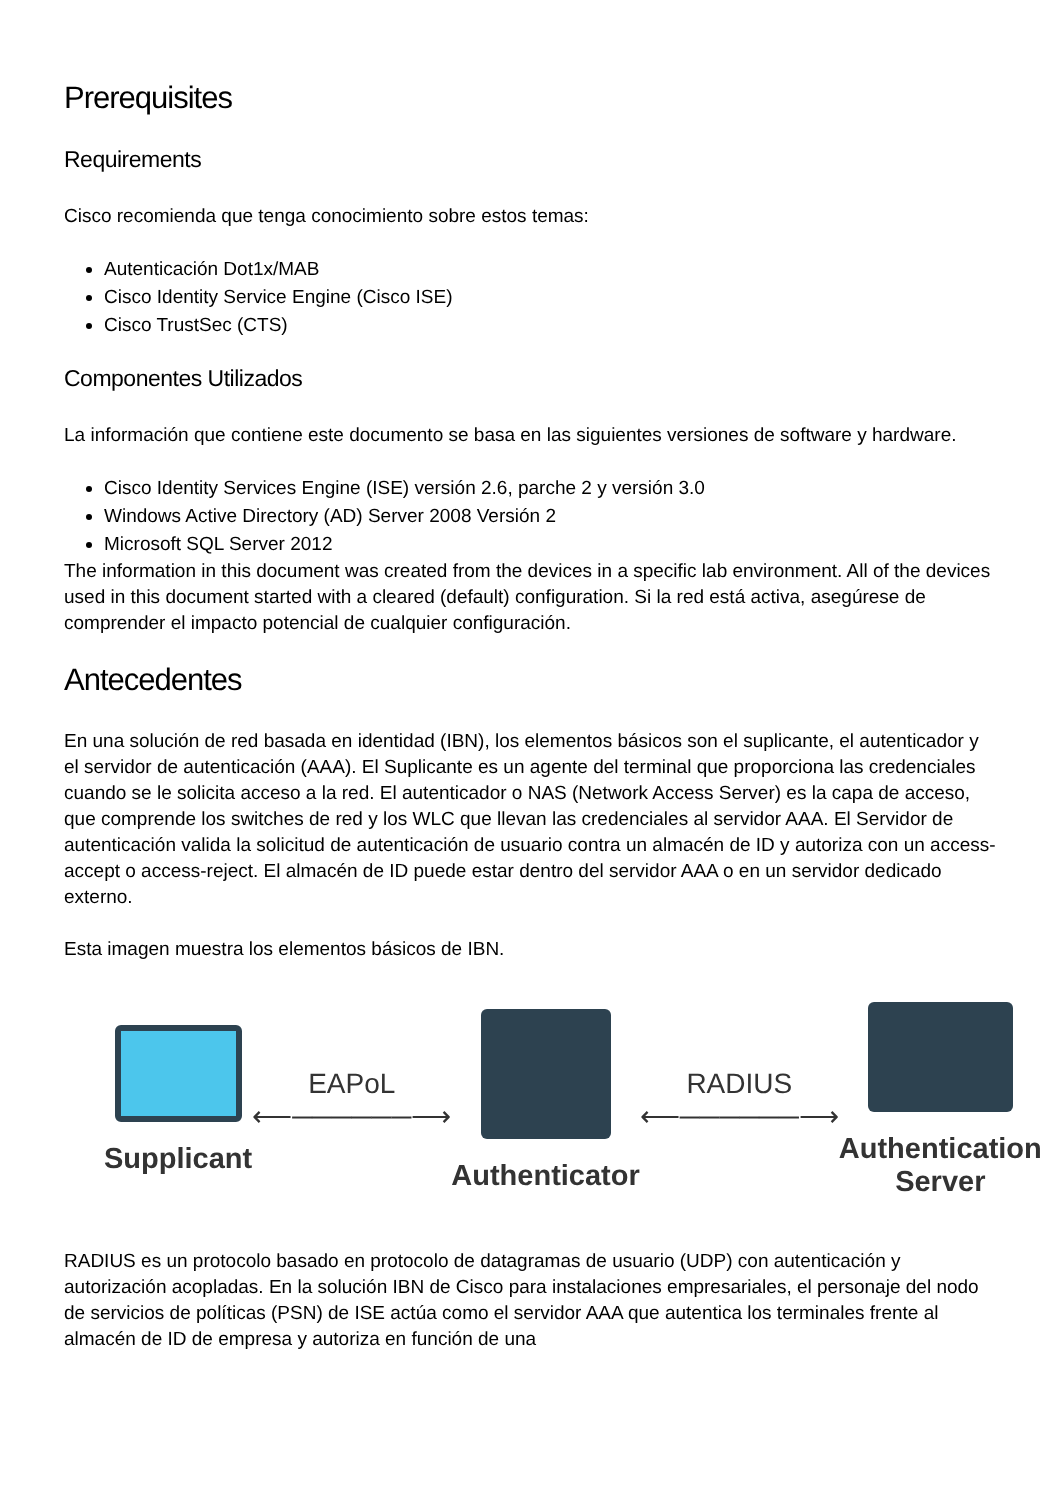Prerequisites
Requirements
Cisco recomienda que tenga conocimiento sobre estos temas:
Autenticación Dot1x/MAB
Cisco Identity Service Engine (Cisco ISE)
Cisco TrustSec (CTS)
Componentes Utilizados
La información que contiene este documento se basa en las siguientes versiones de software y hardware.
Cisco Identity Services Engine (ISE) versión 2.6, parche 2 y versión 3.0
Windows Active Directory (AD) Server 2008 Versión 2
Microsoft SQL Server 2012
The information in this document was created from the devices in a specific lab environment. All of the devices used in this document started with a cleared (default) configuration. Si la red está activa, asegúrese de comprender el impacto potencial de cualquier configuración.
Antecedentes
En una solución de red basada en identidad (IBN), los elementos básicos son el suplicante, el autenticador y el servidor de autenticación (AAA). El Suplicante es un agente del terminal que proporciona las credenciales cuando se le solicita acceso a la red. El autenticador o NAS (Network Access Server) es la capa de acceso, que comprende los switches de red y los WLC que llevan las credenciales al servidor AAA. El Servidor de autenticación valida la solicitud de autenticación de usuario contra un almacén de ID y autoriza con un access-accept o access-reject. El almacén de ID puede estar dentro del servidor AAA o en un servidor dedicado externo.
Esta imagen muestra los elementos básicos de IBN.
Supplicant
EAPoL
⟵──────⟶
Authenticator
RADIUS
⟵──────⟶
Authentication
Server
RADIUS es un protocolo basado en protocolo de datagramas de usuario (UDP) con autenticación y autorización acopladas. En la solución IBN de Cisco para instalaciones empresariales, el personaje del nodo de servicios de políticas (PSN) de ISE actúa como el servidor AAA que autentica los terminales frente al almacén de ID de empresa y autoriza en función de una